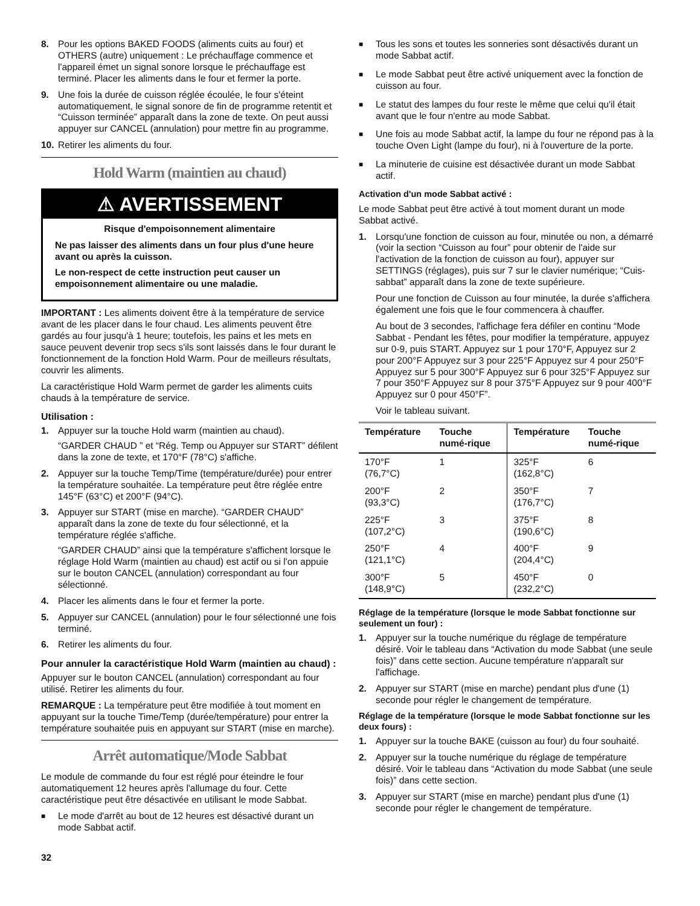8. Pour les options BAKED FOODS (aliments cuits au four) et OTHERS (autre) uniquement : Le préchauffage commence et l'appareil émet un signal sonore lorsque le préchauffage est terminé. Placer les aliments dans le four et fermer la porte.
9. Une fois la durée de cuisson réglée écoulée, le four s'éteint automatiquement, le signal sonore de fin de programme retentit et “Cuisson terminée” apparaît dans la zone de texte. On peut aussi appuyer sur CANCEL (annulation) pour mettre fin au programme.
10. Retirer les aliments du four.
Hold Warm (maintien au chaud)
⚠ AVERTISSEMENT
Risque d'empoisonnement alimentaire
Ne pas laisser des aliments dans un four plus d'une heure avant ou après la cuisson.
Le non-respect de cette instruction peut causer un empoisonnement alimentaire ou une maladie.
IMPORTANT : Les aliments doivent être à la température de service avant de les placer dans le four chaud. Les aliments peuvent être gardés au four jusqu'à 1 heure; toutefois, les pains et les mets en sauce peuvent devenir trop secs s'ils sont laissés dans le four durant le fonctionnement de la fonction Hold Warm. Pour de meilleurs résultats, couvrir les aliments.
La caractéristique Hold Warm permet de garder les aliments cuits chauds à la température de service.
Utilisation :
1. Appuyer sur la touche Hold warm (maintien au chaud).
“GARDER CHAUD ” et “Rég. Temp ou Appuyer sur START” défilent dans la zone de texte, et 170°F (78°C) s'affiche.
2. Appuyer sur la touche Temp/Time (température/durée) pour entrer la température souhaitée. La température peut être réglée entre 145°F (63°C) et 200°F (94°C).
3. Appuyer sur START (mise en marche). “GARDER CHAUD” apparaît dans la zone de texte du four sélectionné, et la température réglée s'affiche.
“GARDER CHAUD” ainsi que la température s'affichent lorsque le réglage Hold Warm (maintien au chaud) est actif ou si l'on appuie sur le bouton CANCEL (annulation) correspondant au four sélectionné.
4. Placer les aliments dans le four et fermer la porte.
5. Appuyer sur CANCEL (annulation) pour le four sélectionné une fois terminé.
6. Retirer les aliments du four.
Pour annuler la caractéristique Hold Warm (maintien au chaud) :
Appuyer sur le bouton CANCEL (annulation) correspondant au four utilisé. Retirer les aliments du four.
REMARQUE : La température peut être modifiée à tout moment en appuyant sur la touche Time/Temp (durée/température) pour entrer la température souhaitée puis en appuyant sur START (mise en marche).
Arrêt automatique/Mode Sabbat
Le module de commande du four est réglé pour éteindre le four automatiquement 12 heures après l'allumage du four. Cette caractéristique peut être désactivée en utilisant le mode Sabbat.
■ Le mode d'arrêt au bout de 12 heures est désactivé durant un mode Sabbat actif.
■ Tous les sons et toutes les sonneries sont désactivés durant un mode Sabbat actif.
■ Le mode Sabbat peut être activé uniquement avec la fonction de cuisson au four.
■ Le statut des lampes du four reste le même que celui qu'il était avant que le four n'entre au mode Sabbat.
■ Une fois au mode Sabbat actif, la lampe du four ne répond pas à la touche Oven Light (lampe du four), ni à l'ouverture de la porte.
■ La minuterie de cuisine est désactivée durant un mode Sabbat actif.
Activation d'un mode Sabbat activé :
Le mode Sabbat peut être activé à tout moment durant un mode Sabbat activé.
1. Lorsqu'une fonction de cuisson au four, minutée ou non, a démarré (voir la section “Cuisson au four” pour obtenir de l'aide sur l'activation de la fonction de cuisson au four), appuyer sur SETTINGS (réglages), puis sur 7 sur le clavier numérique; “Cuis-sabbat” apparaît dans la zone de texte supérieure.
Pour une fonction de Cuisson au four minutée, la durée s'affichera également une fois que le four commencera à chauffer.
Au bout de 3 secondes, l'affichage fera défiler en continu “Mode Sabbat - Pendant les fêtes, pour modifier la température, appuyez sur 0-9, puis START. Appuyez sur 1 pour 170°F, Appuyez sur 2 pour 200°F Appuyez sur 3 pour 225°F Appuyez sur 4 pour 250°F Appuyez sur 5 pour 300°F Appuyez sur 6 pour 325°F Appuyez sur 7 pour 350°F Appuyez sur 8 pour 375°F Appuyez sur 9 pour 400°F Appuyez sur 0 pour 450°F”.
Voir le tableau suivant.
| Température | Touche numé-rique | Température | Touche numé-rique |
| --- | --- | --- | --- |
| 170°F (76,7°C) | 1 | 325°F (162,8°C) | 6 |
| 200°F (93,3°C) | 2 | 350°F (176,7°C) | 7 |
| 225°F (107,2°C) | 3 | 375°F (190,6°C) | 8 |
| 250°F (121,1°C) | 4 | 400°F (204,4°C) | 9 |
| 300°F (148,9°C) | 5 | 450°F (232,2°C) | 0 |
Réglage de la température (lorsque le mode Sabbat fonctionne sur seulement un four) :
1. Appuyer sur la touche numérique du réglage de température désiré. Voir le tableau dans “Activation du mode Sabbat (une seule fois)” dans cette section. Aucune température n'apparaît sur l'affichage.
2. Appuyer sur START (mise en marche) pendant plus d'une (1) seconde pour régler le changement de température.
Réglage de la température (lorsque le mode Sabbat fonctionne sur les deux fours) :
1. Appuyer sur la touche BAKE (cuisson au four) du four souhaité.
2. Appuyer sur la touche numérique du réglage de température désiré. Voir le tableau dans “Activation du mode Sabbat (une seule fois)” dans cette section.
3. Appuyer sur START (mise en marche) pendant plus d'une (1) seconde pour régler le changement de température.
32